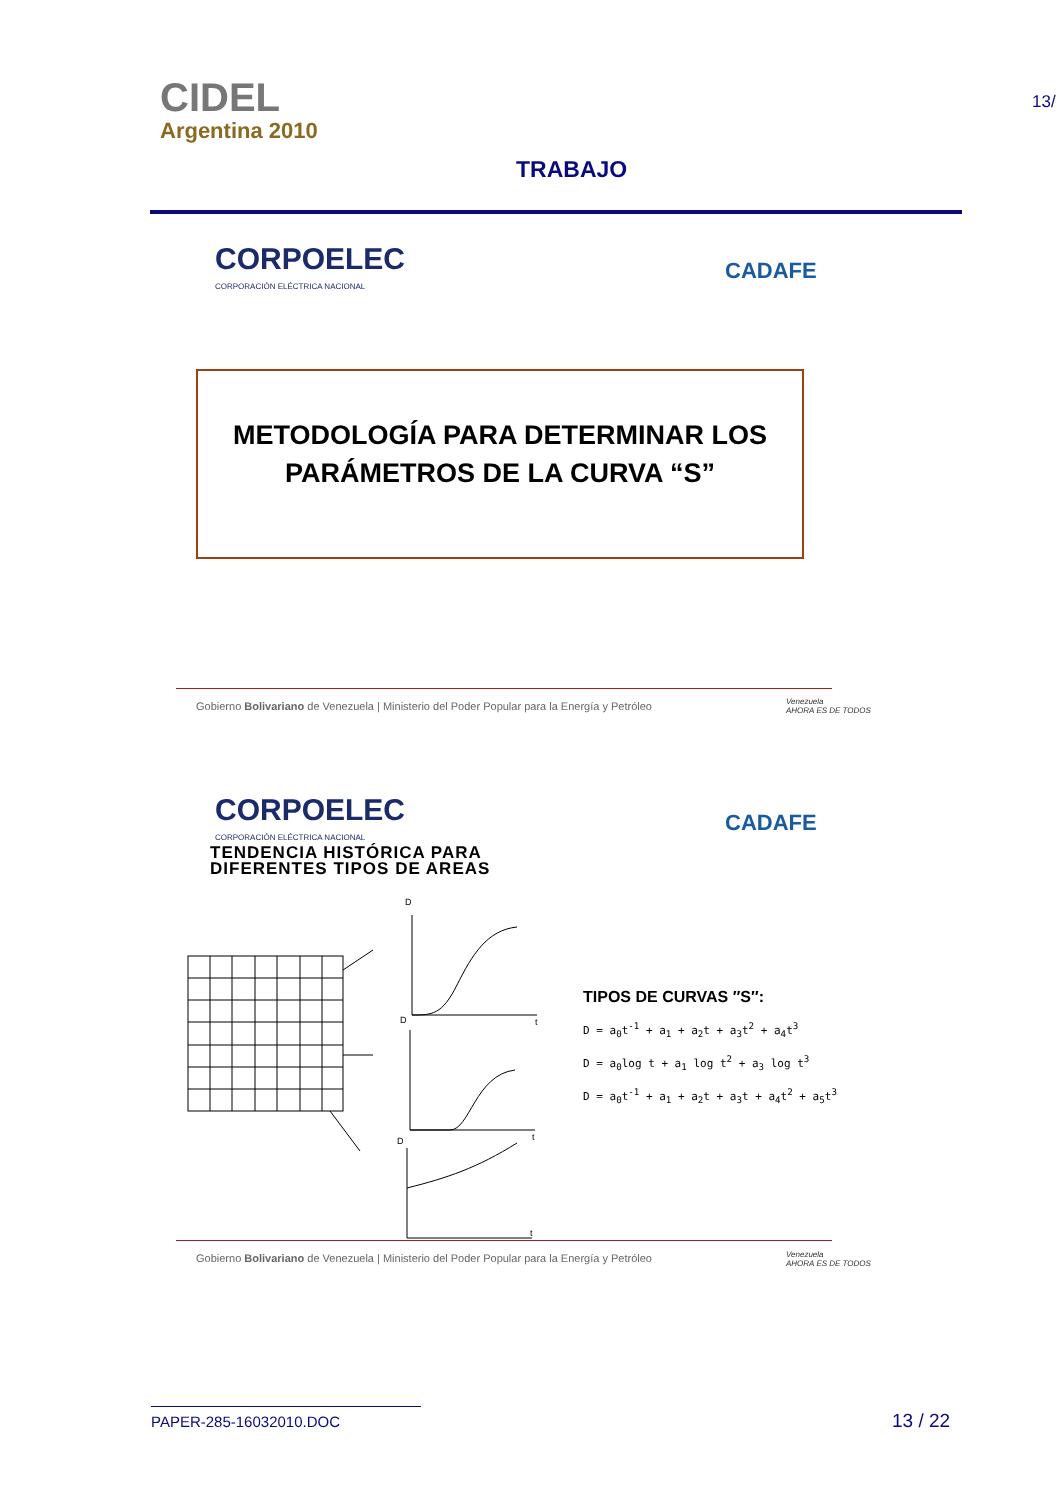CIDEL
Argentina 2010
TRABAJO
13/
CORPOELEC
CORPORACIÓN ELÉCTRICA NACIONAL
CADAFE
METODOLOGÍA PARA DETERMINAR LOS
PARÁMETROS DE LA CURVA “S”
Gobierno Bolivariano de Venezuela | Ministerio del Poder Popular para la Energía y Petróleo
Venezuela
AHORA ES DE TODOS
CORPOELEC
CORPORACIÓN ELÉCTRICA NACIONAL
CADAFE
TENDENCIA HISTÓRICA PARA
DIFERENTES TIPOS DE AREAS
D
t
D
t
D
t
TIPOS DE CURVAS ″S″:
D = a<sub>0</sub>t<sup>-1</sup> + a<sub>1</sub> + a<sub>2</sub>t + a<sub>3</sub>t<sup>2</sup> + a<sub>4</sub>t<sup>3</sup>
D = a<sub>0</sub>log t + a<sub>1</sub> log t<sup>2</sup> + a<sub>3</sub> log t<sup>3</sup>
D = a<sub>0</sub>t<sup>-1</sup> + a<sub>1</sub> + a<sub>2</sub>t + a<sub>3</sub>t + a<sub>4</sub>t<sup>2</sup> + a<sub>5</sub>t<sup>3</sup>
Gobierno Bolivariano de Venezuela | Ministerio del Poder Popular para la Energía y Petróleo
Venezuela
AHORA ES DE TODOS
PAPER-285-16032010.DOC 13 / 22